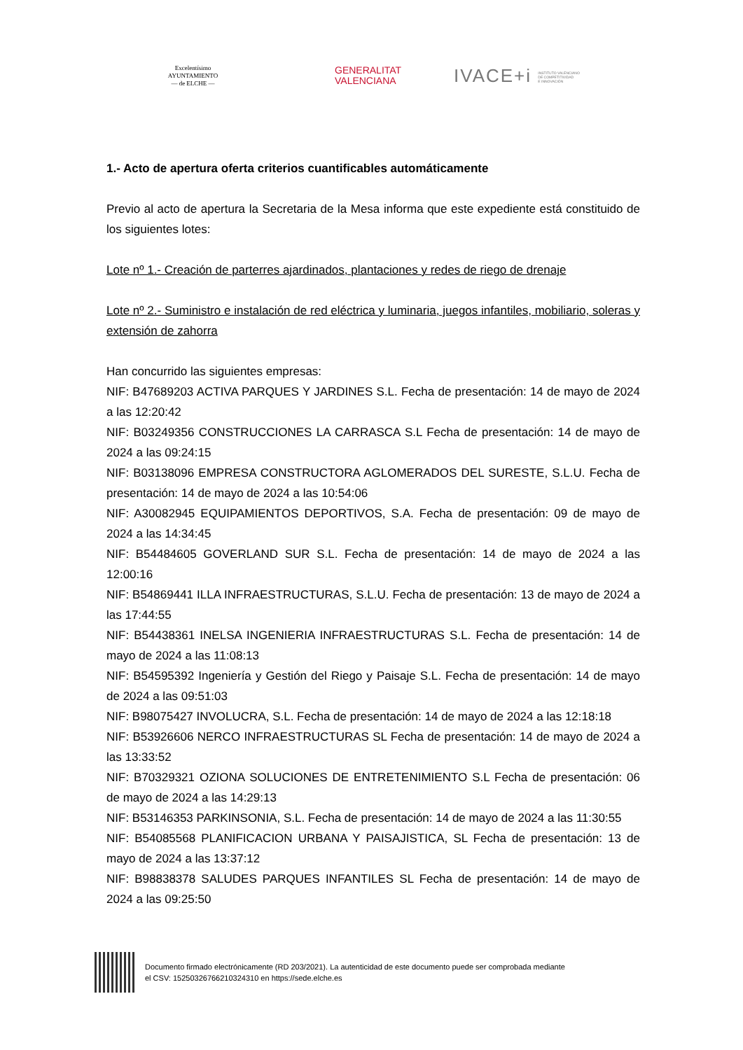Excelentísimo
AYUNTAMIENTO
— de ELCHE —
GENERALITAT
VALENCIANA
IVACE+i INSTITUTO VALENCIANO
DE COMPETITIVIDAD
E INNOVACIÓN
1.- Acto de apertura oferta criterios cuantificables automáticamente
Previo al acto de apertura la Secretaria de la Mesa informa que este expediente está constituido de los siguientes lotes:
Lote nº 1.- Creación de parterres ajardinados, plantaciones y redes de riego de drenaje
Lote nº 2.- Suministro e instalación de red eléctrica y luminaria, juegos infantiles, mobiliario, soleras y extensión de zahorra
Han concurrido las siguientes empresas:
NIF: B47689203 ACTIVA PARQUES Y JARDINES S.L. Fecha de presentación: 14 de mayo de 2024 a las 12:20:42
NIF: B03249356 CONSTRUCCIONES LA CARRASCA S.L Fecha de presentación: 14 de mayo de 2024 a las 09:24:15
NIF: B03138096 EMPRESA CONSTRUCTORA AGLOMERADOS DEL SURESTE, S.L.U. Fecha de presentación: 14 de mayo de 2024 a las 10:54:06
NIF: A30082945 EQUIPAMIENTOS DEPORTIVOS, S.A. Fecha de presentación: 09 de mayo de 2024 a las 14:34:45
NIF: B54484605 GOVERLAND SUR S.L. Fecha de presentación: 14 de mayo de 2024 a las 12:00:16
NIF: B54869441 ILLA INFRAESTRUCTURAS, S.L.U. Fecha de presentación: 13 de mayo de 2024 a las 17:44:55
NIF: B54438361 INELSA INGENIERIA INFRAESTRUCTURAS S.L. Fecha de presentación: 14 de mayo de 2024 a las 11:08:13
NIF: B54595392 Ingeniería y Gestión del Riego y Paisaje S.L. Fecha de presentación: 14 de mayo de 2024 a las 09:51:03
NIF: B98075427 INVOLUCRA, S.L. Fecha de presentación: 14 de mayo de 2024 a las 12:18:18
NIF: B53926606 NERCO INFRAESTRUCTURAS SL Fecha de presentación: 14 de mayo de 2024 a las 13:33:52
NIF: B70329321 OZIONA SOLUCIONES DE ENTRETENIMIENTO S.L Fecha de presentación: 06 de mayo de 2024 a las 14:29:13
NIF: B53146353 PARKINSONIA, S.L. Fecha de presentación: 14 de mayo de 2024 a las 11:30:55
NIF: B54085568 PLANIFICACION URBANA Y PAISAJISTICA, SL Fecha de presentación: 13 de mayo de 2024 a las 13:37:12
NIF: B98838378 SALUDES PARQUES INFANTILES SL Fecha de presentación: 14 de mayo de 2024 a las 09:25:50
Documento firmado electrónicamente (RD 203/2021). La autenticidad de este documento puede ser comprobada mediante
el CSV: 15250326766210324310 en https://sede.elche.es